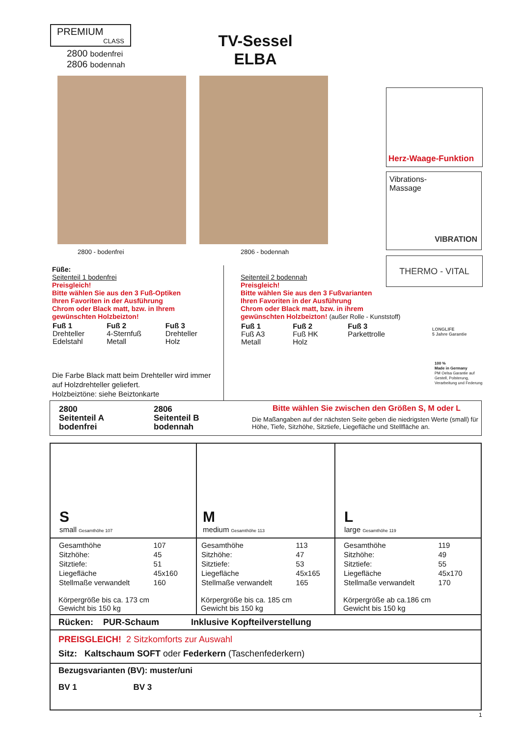PREMIUM
CLASS
2800 bodenfrei
2806 bodennah
TV-Sessel
ELBA
2800 - bodenfrei 2806 - bodennah
Herz-Waage-Funktion
Vibrations-
Massage
VIBRATION
THERMO - VITAL
Füße:
Seitenteil 1 bodenfrei
Preisgleich!
Bitte wählen Sie aus den 3 Fuß-Optiken
Ihren Favoriten in der Ausführung
Chrom oder Black matt, bzw. in Ihrem
gewünschten Holzbeizton!
| Fuß 1 Drehteller Edelstahl | Fuß 2 4-Sternfuß Metall | Fuß 3 Drehteller Holz |
Die Farbe Black matt beim Drehteller wird immer auf Holzdrehteller geliefert.
Holzbeiztöne: siehe Beiztonkarte
Seitenteil 2 bodennah
Preisgleich!
Bitte wählen Sie aus den 3 Fußvarianten
Ihren Favoriten in der Ausführung
Chrom oder Black matt, bzw. in ihrem
gewünschten Holzbeizton! (außer Rolle - Kunststoff)
| Fuß 1 Fuß A3 Metall | Fuß 2 Fuß HK Holz | Fuß 3 Parkettrolle |
LONGLIFE
5 Jahre Garantie
100 %
Made in Germany
PM Oelsa Garantie auf
Gestell, Polsterung,
Verarbeitung und Federung
| 2800 Seitenteil A bodenfrei | 2806 Seitenteil B bodennah | Bitte wählen Sie zwischen den Größen S, M oder L Die Maßangaben auf der nächsten Seite geben die niedrigsten Werte (small) für Höhe, Tiefe, Sitzhöhe, Sitztiefe, Liegefläche und Stellfläche an. |
| S small Gesamthöhe 107 | M medium Gesamthöhe 113 | L large Gesamthöhe 119 |
| / Gesamthöhe / 107 / / Sitzhöhe: / 45 / / Sitztiefe: / 51 / / Liegefläche / 45x160 / / Stellmaße verwandelt / 160 / Körpergröße bis ca. 173 cm Gewicht bis 150 kg | / Gesamthöhe / 113 / / Sitzhöhe: / 47 / / Sitztiefe: / 53 / / Liegefläche / 45x165 / / Stellmaße verwandelt / 165 / Körpergröße bis ca. 185 cm Gewicht bis 150 kg | / Gesamthöhe / 119 / / Sitzhöhe: / 49 / / Sitztiefe: / 55 / / Liegefläche / 45x170 / / Stellmaße verwandelt / 170 / Körpergröße ab ca.186 cm Gewicht bis 150 kg |
| Rücken: PUR-Schaum Inklusive Kopfteilverstellung | | |
| PREISGLEICH! 2 Sitzkomforts zur Auswahl Sitz: Kaltschaum SOFT oder Federkern (Taschenfederkern) | | |
| Bezugsvarianten (BV): muster/uni BV 1 BV 3 | | |
1